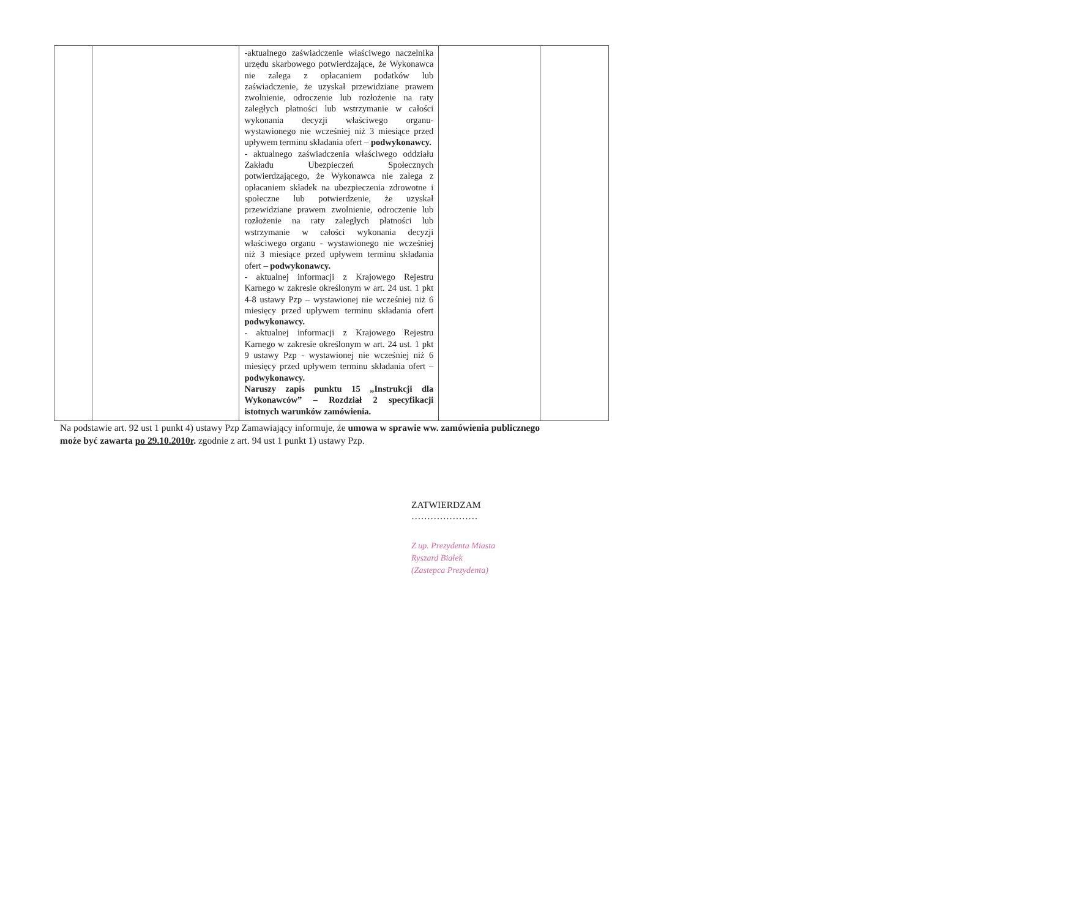| | | -aktualnego zaświadczenie właściwego naczelnika urzędu skarbowego potwierdzające, że Wykonawca nie zalega z opłacaniem podatków lub zaświadczenie, że uzyskał przewidziane prawem zwolnienie, odroczenie lub rozłożenie na raty zaległych płatności lub wstrzymanie w całości wykonania decyzji właściwego organu- wystawionego nie wcześniej niż 3 miesiące przed upływem terminu składania ofert – podwykonawcy. - aktualnego zaświadczenia właściwego oddziału Zakładu Ubezpieczeń Społecznych potwierdzającego, że Wykonawca nie zalega z opłacaniem składek na ubezpieczenia zdrowotne i społeczne lub potwierdzenie, że uzyskał przewidziane prawem zwolnienie, odroczenie lub rozłożenie na raty zaległych płatności lub wstrzymanie w całości wykonania decyzji właściwego organu - wystawionego nie wcześniej niż 3 miesiące przed upływem terminu składania ofert – podwykonawcy. - aktualnej informacji z Krajowego Rejestru Karnego w zakresie określonym w art. 24 ust. 1 pkt 4-8 ustawy Pzp – wystawionej nie wcześniej niż 6 miesięcy przed upływem terminu składania ofert podwykonawcy. - aktualnej informacji z Krajowego Rejestru Karnego w zakresie określonym w art. 24 ust. 1 pkt 9 ustawy Pzp - wystawionej nie wcześniej niż 6 miesięcy przed upływem terminu składania ofert – podwykonawcy. Naruszy zapis punktu 15 „Instrukcji dla Wykonawców” – Rozdział 2 specyfikacji istotnych warunków zamówienia. | | |
Na podstawie art. 92 ust 1 punkt 4) ustawy Pzp Zamawiający informuje, że umowa w sprawie ww. zamówienia publicznego może być zawarta po 29.10.2010r. zgodnie z art. 94 ust 1 punkt 1) ustawy Pzp.
ZATWIERDZAM
…………………
Z up. Prezydenta Miasta
Ryszard Białek
(Zastepca Prezydenta)